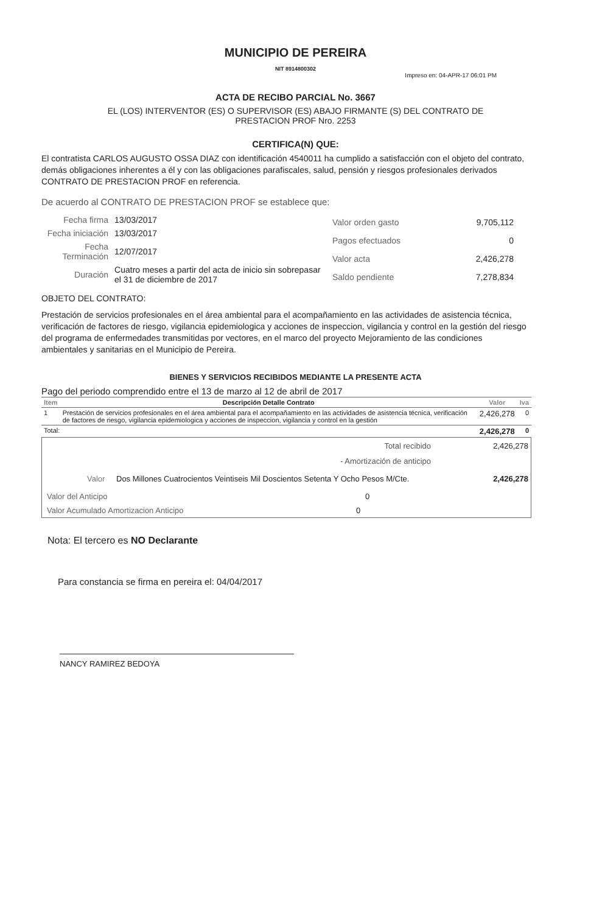MUNICIPIO DE PEREIRA
NIT 8914800302
Impreso en: 04-APR-17 06:01 PM
ACTA DE RECIBO PARCIAL No. 3667
EL (LOS) INTERVENTOR (ES) O SUPERVISOR (ES) ABAJO FIRMANTE (S) DEL CONTRATO DE
PRESTACION PROF Nro. 2253
CERTIFICA(N) QUE:
El contratista CARLOS AUGUSTO OSSA DIAZ con identificación 4540011 ha cumplido a satisfacción con el objeto del contrato, demás obligaciones inherentes a él y con las obligaciones parafiscales, salud, pensión y riesgos profesionales derivados CONTRATO DE PRESTACION PROF en referencia.
De acuerdo al CONTRATO DE PRESTACION PROF se establece que:
| Fecha firma | 13/03/2017 |
| Fecha iniciación | 13/03/2017 |
| Fecha Terminación | 12/07/2017 |
| Duración | Cuatro meses a partir del acta de inicio sin sobrepasar el 31 de diciembre de 2017 |
| Valor orden gasto | 9,705,112 |
| Pagos efectuados | 0 |
| Valor acta | 2,426,278 |
| Saldo pendiente | 7,278,834 |
OBJETO DEL CONTRATO:
Prestación de servicios profesionales en el área ambiental para el acompañamiento en las actividades de asistencia técnica, verificación de factores de riesgo, vigilancia epidemiologica y acciones de inspeccion, vigilancia y control en la gestión del riesgo del programa de enfermedades transmitidas por vectores, en el marco del proyecto Mejoramiento de las condiciones ambientales y sanitarias en el Municipio de Pereira.
BIENES Y SERVICIOS RECIBIDOS MEDIANTE LA PRESENTE ACTA
Pago del periodo comprendido entre el 13 de marzo al 12 de abril de 2017
| Item | Descripción Detalle Contrato | Valor | Iva |
| --- | --- | --- | --- |
| 1 | Prestación de servicios profesionales en el área ambiental para el acompañamiento en las actividades de asistencia técnica, verificación de factores de riesgo, vigilancia epidemiologica y acciones de inspeccion, vigilancia y control en la gestión | 2,426,278 | 0 |
| Total: | | 2,426,278 | 0 |
Total recibido 2,426,278
- Amortización de anticipo
Valor Dos Millones Cuatrocientos Veintiseis Mil Doscientos Setenta Y Ocho Pesos M/Cte. 2,426,278
Valor del Anticipo 0
Valor Acumulado Amortizacion Anticipo 0
Nota: El tercero es NO Declarante
Para constancia se firma en pereira el: 04/04/2017
NANCY RAMIREZ BEDOYA